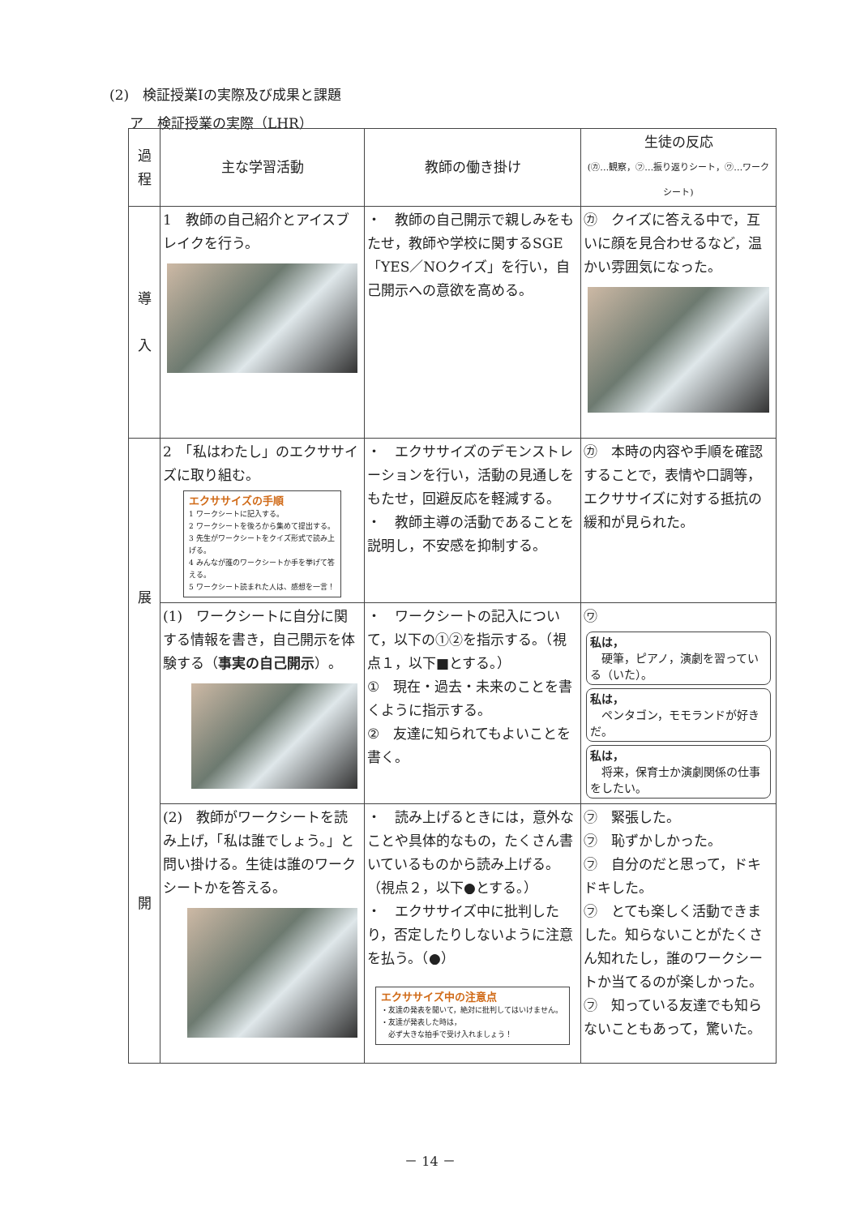(2)　検証授業Ⅰの実際及び成果と課題
ア　検証授業の実際（LHR）
| 過 程 | 主な学習活動 | 教師の働き掛け | 生徒の反応 (㋕…観察，㋫…振り返りシート，㋻…ワークシート) |
| --- | --- | --- | --- |
| 導 入 | 1 教師の自己紹介とアイスブレイクを行う。 | ・ 教師の自己開示で親しみをもたせ，教師や学校に関するSGE「YES／NOクイズ」を行い，自己開示への意欲を高める。 | ㋕ クイズに答える中で，互いに顔を見合わせるなど，温かい雰囲気になった。 |
| 展 開 | 2 「私はわたし」のエクササイズに取り組む。 エクササイズの手順 1 ワークシートに記入する。 2 ワークシートを後ろから集めて提出する。 3 先生がワークシートをクイズ形式で読み上げる。 4 みんなが誰のワークシートか手を挙げて答える。 5 ワークシート読まれた人は、感想を一言！ | ・ エクササイズのデモンストレーションを行い，活動の見通しをもたせ，回避反応を軽減する。 ・ 教師主導の活動であることを説明し，不安感を抑制する。 | ㋕ 本時の内容や手順を確認することで，表情や口調等，エクササイズに対する抵抗の緩和が見られた。 |
| | (1) ワークシートに自分に関する情報を書き，自己開示を体験する（ 事実の自己開示 ）。 | ・ ワークシートの記入について，以下の①②を指示する。（視点１，以下■とする。） ① 現在・過去・未来のことを書くように指示する。 ② 友達に知られてもよいことを書く。 | ㋻ 私は， 硬筆，ピアノ，演劇を習っている（いた）。 私は， ペンタゴン，モモランドが好きだ。 私は， 将来，保育士か演劇関係の仕事をしたい。 |
| | (2) 教師がワークシートを読み上げ，「私は誰でしょう。」と問い掛ける。生徒は誰のワークシートかを答える。 | ・ 読み上げるときには，意外なことや具体的なもの，たくさん書いているものから読み上げる。（視点２，以下●とする。） ・ エクササイズ中に批判したり，否定したりしないように注意を払う。（●） エクササイズ中の注意点 ・友達の発表を聞いて，絶対に批判してはいけません。 ・友達が発表した時は， 必ず大きな拍手で受け入れましょう！ | ㋫ 緊張した。 ㋫ 恥ずかしかった。 ㋫ 自分のだと思って，ドキドキした。 ㋫ とても楽しく活動できました。知らないことがたくさん知れたし，誰のワークシートか当てるのが楽しかった。 ㋫ 知っている友達でも知らないこともあって，驚いた。 |
－ 14 －